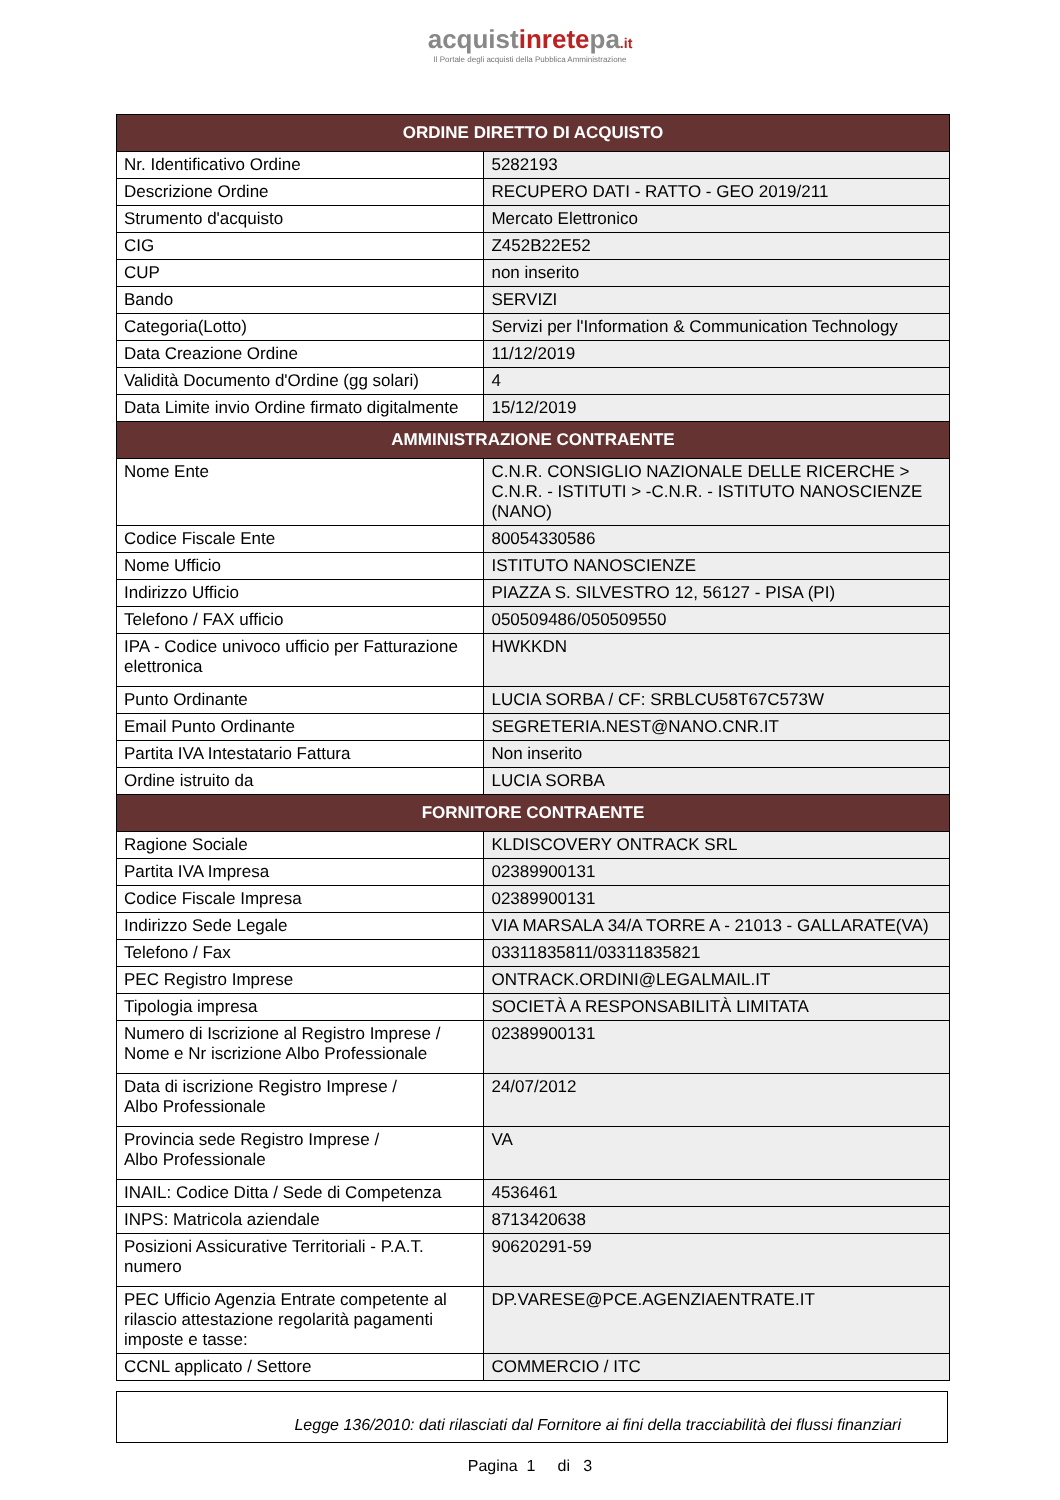acquistinretepa.it
Il Portale degli acquisti della Pubblica Amministrazione
| ORDINE DIRETTO DI ACQUISTO | |
| --- | --- |
| Nr. Identificativo Ordine | 5282193 |
| Descrizione Ordine | RECUPERO DATI - RATTO - GEO 2019/211 |
| Strumento d'acquisto | Mercato Elettronico |
| CIG | Z452B22E52 |
| CUP | non inserito |
| Bando | SERVIZI |
| Categoria(Lotto) | Servizi per l'Information & Communication Technology |
| Data Creazione Ordine | 11/12/2019 |
| Validità Documento d'Ordine (gg solari) | 4 |
| Data Limite invio Ordine firmato digitalmente | 15/12/2019 |
| AMMINISTRAZIONE CONTRAENTE | |
| Nome Ente | C.N.R. CONSIGLIO NAZIONALE DELLE RICERCHE > C.N.R. - ISTITUTI > -C.N.R. - ISTITUTO NANOSCIENZE (NANO) |
| Codice Fiscale Ente | 80054330586 |
| Nome Ufficio | ISTITUTO NANOSCIENZE |
| Indirizzo Ufficio | PIAZZA S. SILVESTRO 12, 56127 - PISA (PI) |
| Telefono / FAX ufficio | 050509486/050509550 |
| IPA - Codice univoco ufficio per Fatturazione elettronica | HWKKDN |
| Punto Ordinante | LUCIA SORBA / CF: SRBLCU58T67C573W |
| Email Punto Ordinante | SEGRETERIA.NEST@NANO.CNR.IT |
| Partita IVA Intestatario Fattura | Non inserito |
| Ordine istruito da | LUCIA SORBA |
| FORNITORE CONTRAENTE | |
| Ragione Sociale | KLDISCOVERY ONTRACK SRL |
| Partita IVA Impresa | 02389900131 |
| Codice Fiscale Impresa | 02389900131 |
| Indirizzo Sede Legale | VIA MARSALA 34/A TORRE A - 21013 - GALLARATE(VA) |
| Telefono / Fax | 03311835811/03311835821 |
| PEC Registro Imprese | ONTRACK.ORDINI@LEGALMAIL.IT |
| Tipologia impresa | SOCIETÀ A RESPONSABILITÀ LIMITATA |
| Numero di Iscrizione al Registro Imprese / Nome e Nr iscrizione Albo Professionale | 02389900131 |
| Data di iscrizione Registro Imprese / Albo Professionale | 24/07/2012 |
| Provincia sede Registro Imprese / Albo Professionale | VA |
| INAIL: Codice Ditta / Sede di Competenza | 4536461 |
| INPS: Matricola aziendale | 8713420638 |
| Posizioni Assicurative Territoriali - P.A.T. numero | 90620291-59 |
| PEC Ufficio Agenzia Entrate competente al rilascio attestazione regolarità pagamenti imposte e tasse: | DP.VARESE@PCE.AGENZIAENTRATE.IT |
| CCNL applicato / Settore | COMMERCIO / ITC |
Legge 136/2010: dati rilasciati dal Fornitore ai fini della tracciabilità dei flussi finanziari
Pagina 1 di 3